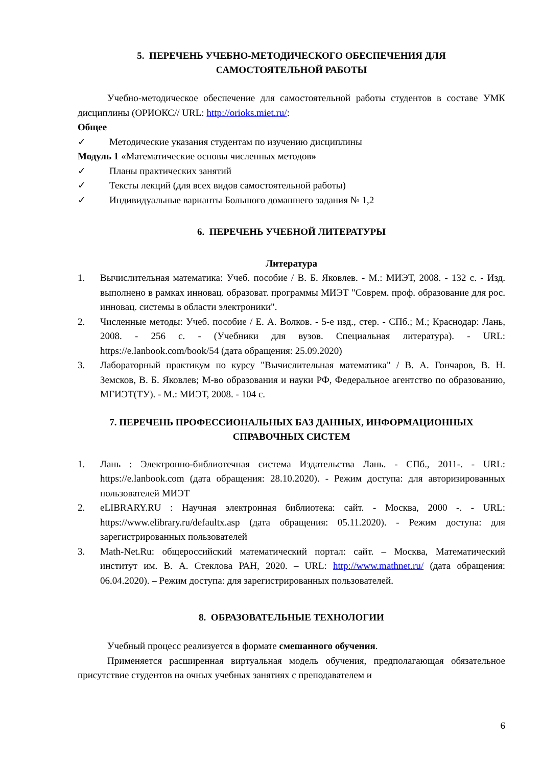5. ПЕРЕЧЕНЬ УЧЕБНО-МЕТОДИЧЕСКОГО ОБЕСПЕЧЕНИЯ ДЛЯ
САМОСТОЯТЕЛЬНОЙ РАБОТЫ
Учебно-методическое обеспечение для самостоятельной работы студентов в составе УМК дисциплины (ОРИОКС// URL: http://orioks.miet.ru/:
Общее
✓ Методические указания студентам по изучению дисциплины
Модуль 1 «Математические основы численных методов»
✓ Планы практических занятий
✓ Тексты лекций (для всех видов самостоятельной работы)
✓ Индивидуальные варианты Большого домашнего задания № 1,2
6. ПЕРЕЧЕНЬ УЧЕБНОЙ ЛИТЕРАТУРЫ
Литература
1. Вычислительная математика: Учеб. пособие / В. Б. Яковлев. - М.: МИЭТ, 2008. - 132 с. - Изд. выполнено в рамках инновац. образоват. программы МИЭТ "Соврем. проф. образование для рос. инновац. системы в области электроники".
2. Численные методы: Учеб. пособие / Е. А. Волков. - 5-е изд., стер. - СПб.; М.; Краснодар: Лань, 2008. - 256 с. - (Учебники для вузов. Специальная литература). - URL: https://e.lanbook.com/book/54 (дата обращения: 25.09.2020)
3. Лабораторный практикум по курсу "Вычислительная математика" / В. А. Гончаров, В. Н. Земсков, В. Б. Яковлев; М-во образования и науки РФ, Федеральное агентство по образованию, МГИЭТ(ТУ). - М.: МИЭТ, 2008. - 104 с.
7. ПЕРЕЧЕНЬ ПРОФЕССИОНАЛЬНЫХ БАЗ ДАННЫХ, ИНФОРМАЦИОННЫХ
СПРАВОЧНЫХ СИСТЕМ
1. Лань : Электронно-библиотечная система Издательства Лань. - СПб., 2011-. - URL: https://e.lanbook.com (дата обращения: 28.10.2020). - Режим доступа: для авторизированных пользователей МИЭТ
2. eLIBRARY.RU : Научная электронная библиотека: сайт. - Москва, 2000 -. - URL: https://www.elibrary.ru/defaultx.asp (дата обращения: 05.11.2020). - Режим доступа: для зарегистрированных пользователей
3. Math-Net.Ru: общероссийский математический портал: сайт. – Москва, Математический институт им. В. А. Стеклова РАН, 2020. – URL: http://www.mathnet.ru/ (дата обращения: 06.04.2020). – Режим доступа: для зарегистрированных пользователей.
8. ОБРАЗОВАТЕЛЬНЫЕ ТЕХНОЛОГИИ
Учебный процесс реализуется в формате смешанного обучения.
Применяется расширенная виртуальная модель обучения, предполагающая обязательное присутствие студентов на очных учебных занятиях с преподавателем и
6